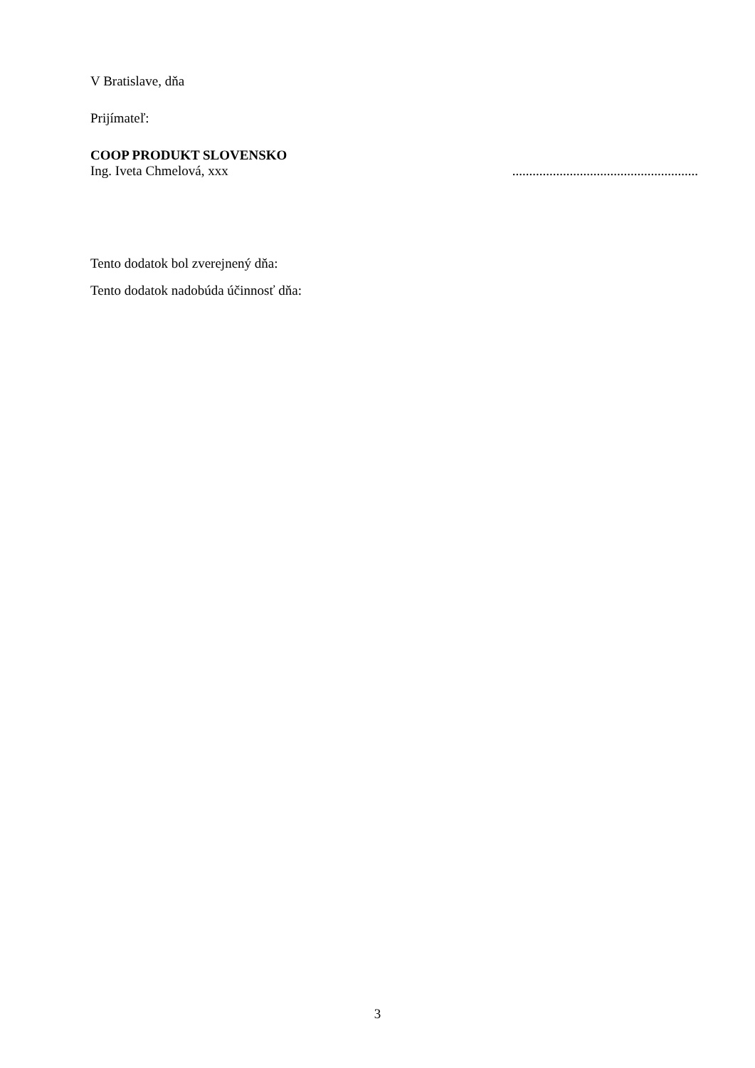V Bratislave, dňa
Prijímateľ:
COOP PRODUKT SLOVENSKO
Ing. Iveta Chmelová, xxx.......................................................
Tento dodatok bol zverejnený dňa:
Tento dodatok nadobúda účinnosť dňa:
3